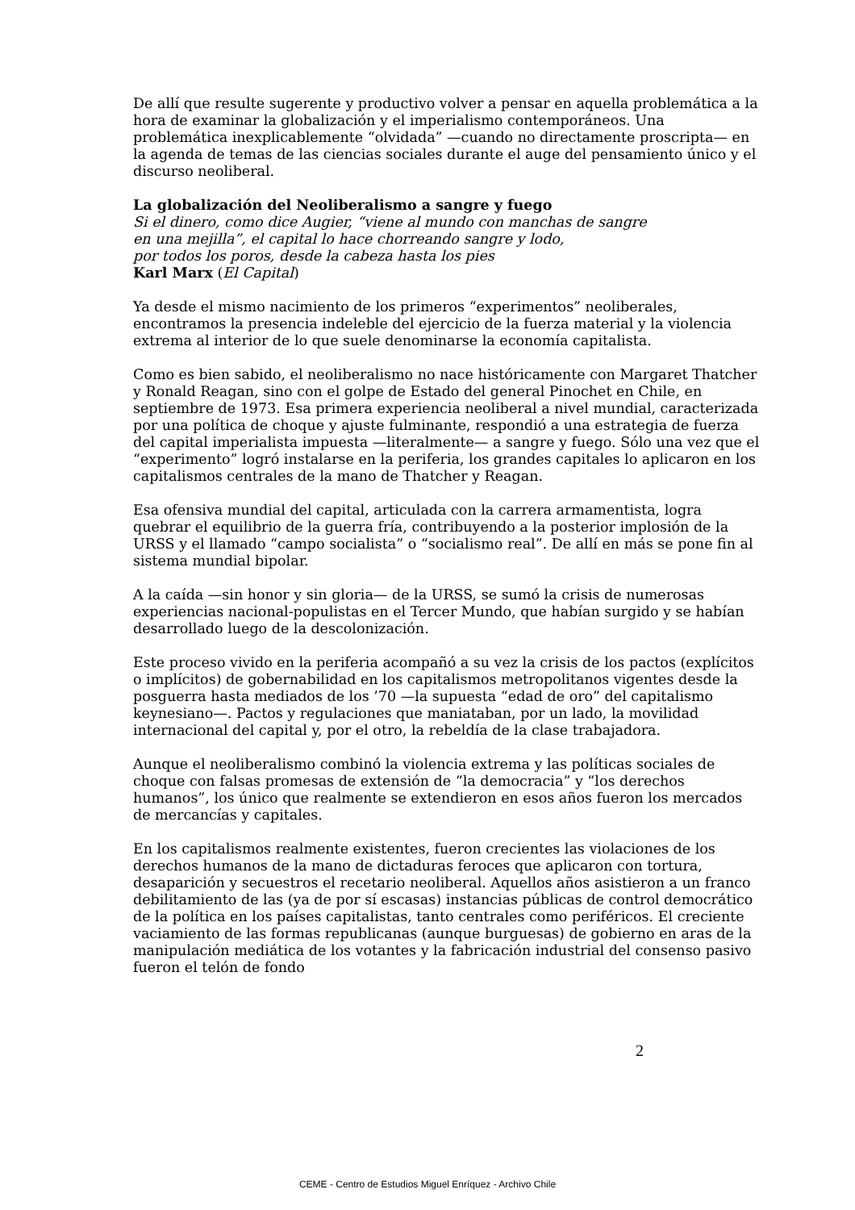De allí que resulte sugerente y productivo volver a pensar en aquella problemática a la hora de examinar la globalización y el imperialismo contemporáneos. Una problemática inexplicablemente “olvidada” —cuando no directamente proscripta— en la agenda de temas de las ciencias sociales durante el auge del pensamiento único y el discurso neoliberal.
La globalización del Neoliberalismo a sangre y fuego
Si el dinero, como dice Augier, “viene al mundo con manchas de sangre
en una mejilla”, el capital lo hace chorreando sangre y lodo,
por todos los poros, desde la cabeza hasta los pies
Karl Marx (El Capital)
Ya desde el mismo nacimiento de los primeros “experimentos” neoliberales, encontramos la presencia indeleble del ejercicio de la fuerza material y la violencia extrema al interior de lo que suele denominarse la economía capitalista.
Como es bien sabido, el neoliberalismo no nace históricamente con Margaret Thatcher y Ronald Reagan, sino con el golpe de Estado del general Pinochet en Chile, en septiembre de 1973. Esa primera experiencia neoliberal a nivel mundial, caracterizada por una política de choque y ajuste fulminante, respondió a una estrategia de fuerza del capital imperialista impuesta —literalmente— a sangre y fuego. Sólo una vez que el “experimento” logró instalarse en la periferia, los grandes capitales lo aplicaron en los capitalismos centrales de la mano de Thatcher y Reagan.
Esa ofensiva mundial del capital, articulada con la carrera armamentista, logra quebrar el equilibrio de la guerra fría, contribuyendo a la posterior implosión de la URSS y el llamado “campo socialista” o “socialismo real”. De allí en más se pone fin al sistema mundial bipolar.
A la caída —sin honor y sin gloria— de la URSS, se sumó la crisis de numerosas experiencias nacional-populistas en el Tercer Mundo, que habían surgido y se habían desarrollado luego de la descolonización.
Este proceso vivido en la periferia acompañó a su vez la crisis de los pactos (explícitos o implícitos) de gobernabilidad en los capitalismos metropolitanos vigentes desde la posguerra hasta mediados de los ’70 —la supuesta “edad de oro” del capitalismo keynesiano—. Pactos y regulaciones que maniataban, por un lado, la movilidad internacional del capital y, por el otro, la rebeldía de la clase trabajadora.
Aunque el neoliberalismo combinó la violencia extrema y las políticas sociales de choque con falsas promesas de extensión de “la democracia” y “los derechos humanos”, los único que realmente se extendieron en esos años fueron los mercados de mercancías y capitales.
En los capitalismos realmente existentes, fueron crecientes las violaciones de los derechos humanos de la mano de dictaduras feroces que aplicaron con tortura, desaparición y secuestros el recetario neoliberal. Aquellos años asistieron a un franco debilitamiento de las (ya de por sí escasas) instancias públicas de control democrático de la política en los países capitalistas, tanto centrales como periféricos. El creciente vaciamiento de las formas republicanas (aunque burguesas) de gobierno en aras de la manipulación mediática de los votantes y la fabricación industrial del consenso pasivo fueron el telón de fondo
2
CEME - Centro de Estudios Miguel Enríquez - Archivo Chile